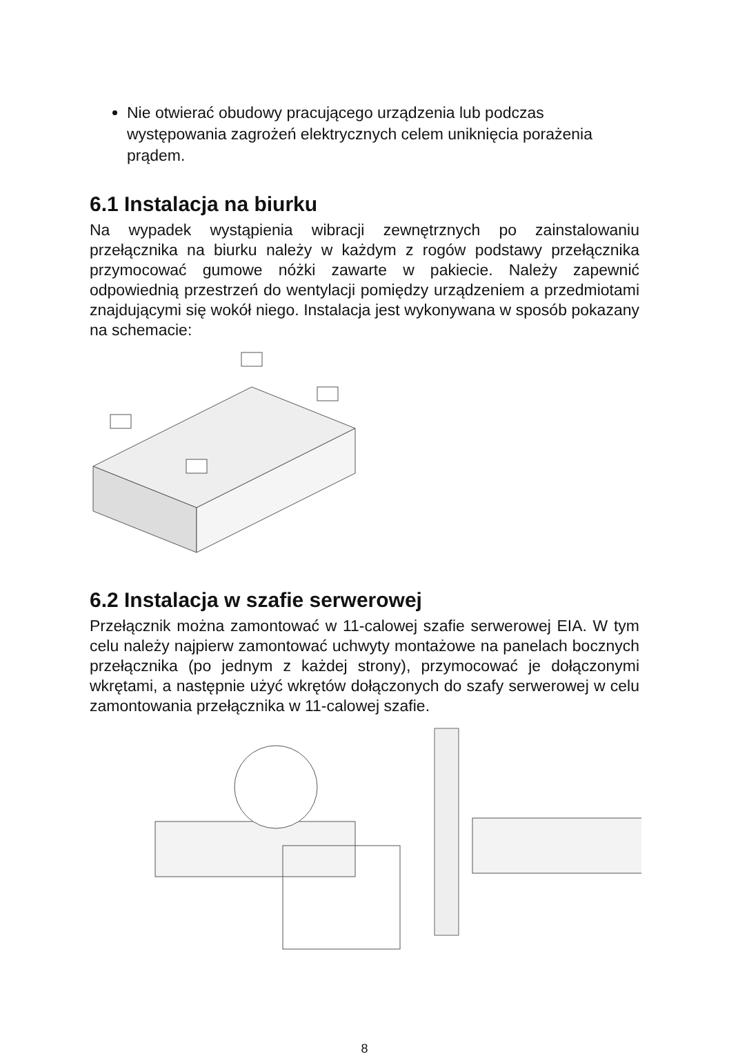Nie otwierać obudowy pracującego urządzenia lub podczas występowania zagrożeń elektrycznych celem uniknięcia porażenia prądem.
6.1 Instalacja na biurku
Na wypadek wystąpienia wibracji zewnętrznych po zainstalowaniu przełącznika na biurku należy w każdym z rogów podstawy przełącznika przymocować gumowe nóżki zawarte w pakiecie. Należy zapewnić odpowiednią przestrzeń do wentylacji pomiędzy urządzeniem a przedmiotami znajdującymi się wokół niego. Instalacja jest wykonywana w sposób pokazany na schemacie:
6.2 Instalacja w szafie serwerowej
Przełącznik można zamontować w 11-calowej szafie serwerowej EIA. W tym celu należy najpierw zamontować uchwyty montażowe na panelach bocznych przełącznika (po jednym z każdej strony), przymocować je dołączonymi wkrętami, a następnie użyć wkrętów dołączonych do szafy serwerowej w celu zamontowania przełącznika w 11-calowej szafie.
8